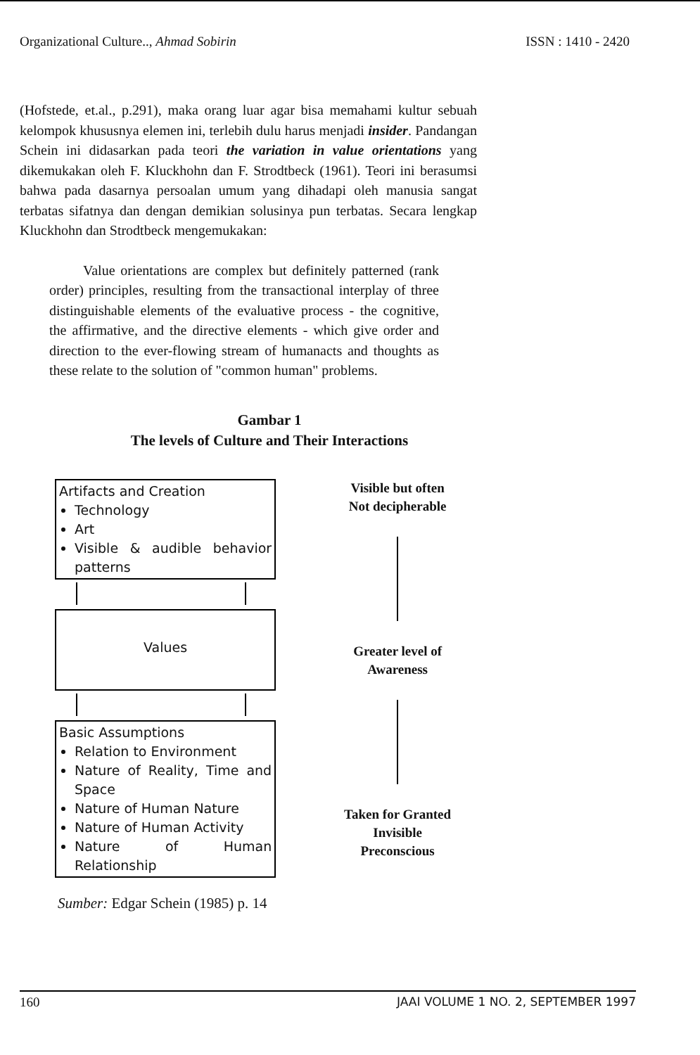Organizational Culture.., Ahmad Sobirin ISSN : 1410 - 2420
(Hofstede, et.al., p.291), maka orang luar agar bisa memahami kultur sebuah kelompok khususnya elemen ini, terlebih dulu harus menjadi insider. Pandangan Schein ini didasarkan pada teori the variation in value orientations yang dikemukakan oleh F. Kluckhohn dan F. Strodtbeck (1961). Teori ini berasumsi bahwa pada dasarnya persoalan umum yang dihadapi oleh manusia sangat terbatas sifatnya dan dengan demikian solusinya pun terbatas. Secara lengkap Kluckhohn dan Strodtbeck mengemukakan:
Value orientations are complex but definitely patterned (rank order) principles, resulting from the transactional interplay of three distinguishable elements of the evaluative process - the cognitive, the affirmative, and the directive elements - which give order and direction to the ever-flowing stream of humanacts and thoughts as these relate to the solution of "common human" problems.
Gambar 1
The levels of Culture and Their Interactions
Artifacts and Creation
Technology
Art
Visible & audible behavior patterns
Values
Basic Assumptions
Relation to Environment
Nature of Reality, Time and Space
Nature of Human Nature
Nature of Human Activity
Nature of Human Relationship
Visible but often
Not decipherable
Greater level of
Awareness
Taken for Granted
Invisible
Preconscious
Sumber: Edgar Schein (1985) p. 14
160 JAAI VOLUME 1 NO. 2, SEPTEMBER 1997